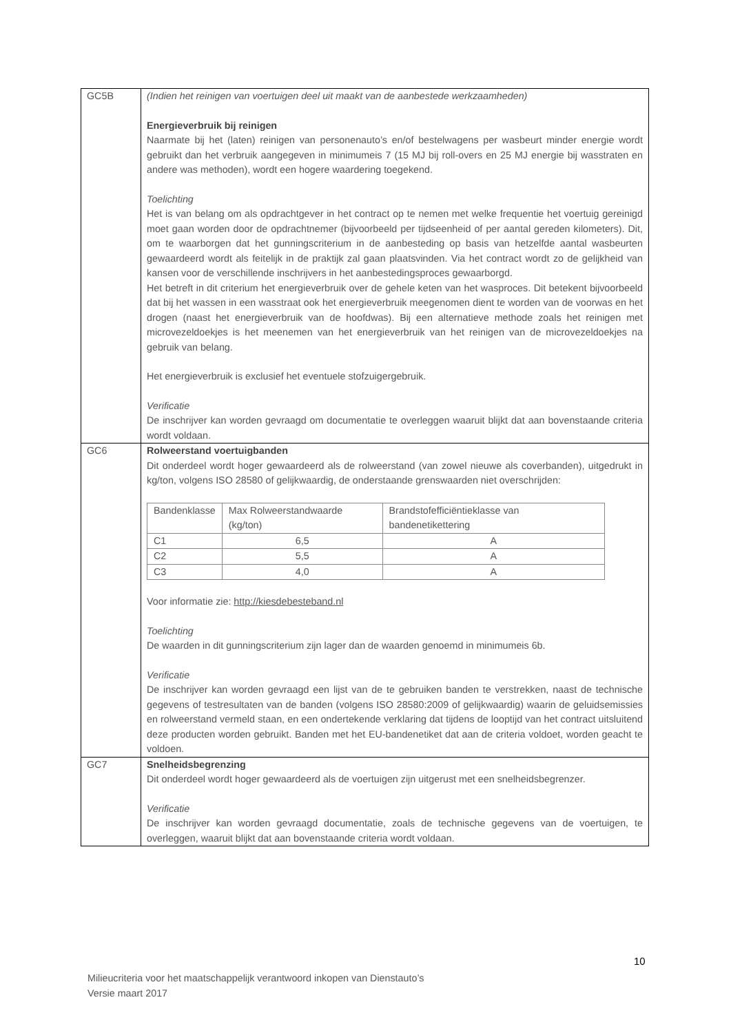| GC5B | (Indien het reinigen van voertuigen deel uit maakt van de aanbestede werkzaamheden) Energieverbruik bij reinigen Naarmate bij het (laten) reinigen van personenauto’s en/of bestelwagens per wasbeurt minder energie wordt gebruikt dan het verbruik aangegeven in minimumeis 7 (15 MJ bij roll-overs en 25 MJ energie bij wasstraten en andere was methoden), wordt een hogere waardering toegekend. Toelichting Het is van belang om als opdrachtgever in het contract op te nemen met welke frequentie het voertuig gereinigd moet gaan worden door de opdrachtnemer (bijvoorbeeld per tijdseenheid of per aantal gereden kilometers). Dit, om te waarborgen dat het gunningscriterium in de aanbesteding op basis van hetzelfde aantal wasbeurten gewaardeerd wordt als feitelijk in de praktijk zal gaan plaatsvinden. Via het contract wordt zo de gelijkheid van kansen voor de verschillende inschrijvers in het aanbestedingsproces gewaarborgd. Het betreft in dit criterium het energieverbruik over de gehele keten van het wasproces. Dit betekent bijvoorbeeld dat bij het wassen in een wasstraat ook het energieverbruik meegenomen dient te worden van de voorwas en het drogen (naast het energieverbruik van de hoofdwas). Bij een alternatieve methode zoals het reinigen met microvezeldoekjes is het meenemen van het energieverbruik van het reinigen van de microvezeldoekjes na gebruik van belang. Het energieverbruik is exclusief het eventuele stofzuigergebruik. Verificatie De inschrijver kan worden gevraagd om documentatie te overleggen waaruit blijkt dat aan bovenstaande criteria wordt voldaan. |
| GC6 | Rolweerstand voertuigbanden Dit onderdeel wordt hoger gewaardeerd als de rolweerstand (van zowel nieuwe als coverbanden), uitgedrukt in kg/ton, volgens ISO 28580 of gelijkwaardig, de onderstaande grenswaarden niet overschrijden: / Bandenklasse / Max Rolweerstandwaarde (kg/ton) / Brandstofefficiëntieklasse van bandenetikettering / / --- / --- / --- / / C1 / 6,5 / A / / C2 / 5,5 / A / / C3 / 4,0 / A / Voor informatie zie: http://kiesdebesteband.nl Toelichting De waarden in dit gunningscriterium zijn lager dan de waarden genoemd in minimumeis 6b. Verificatie De inschrijver kan worden gevraagd een lijst van de te gebruiken banden te verstrekken, naast de technische gegevens of testresultaten van de banden (volgens ISO 28580:2009 of gelijkwaardig) waarin de geluidsemissies en rolweerstand vermeld staan, en een ondertekende verklaring dat tijdens de looptijd van het contract uitsluitend deze producten worden gebruikt. Banden met het EU-bandenetiket dat aan de criteria voldoet, worden geacht te voldoen. |
| GC7 | Snelheidsbegrenzing Dit onderdeel wordt hoger gewaardeerd als de voertuigen zijn uitgerust met een snelheidsbegrenzer. Verificatie De inschrijver kan worden gevraagd documentatie, zoals de technische gegevens van de voertuigen, te overleggen, waaruit blijkt dat aan bovenstaande criteria wordt voldaan. |
10
Milieucriteria voor het maatschappelijk verantwoord inkopen van Dienstauto’s
Versie maart 2017